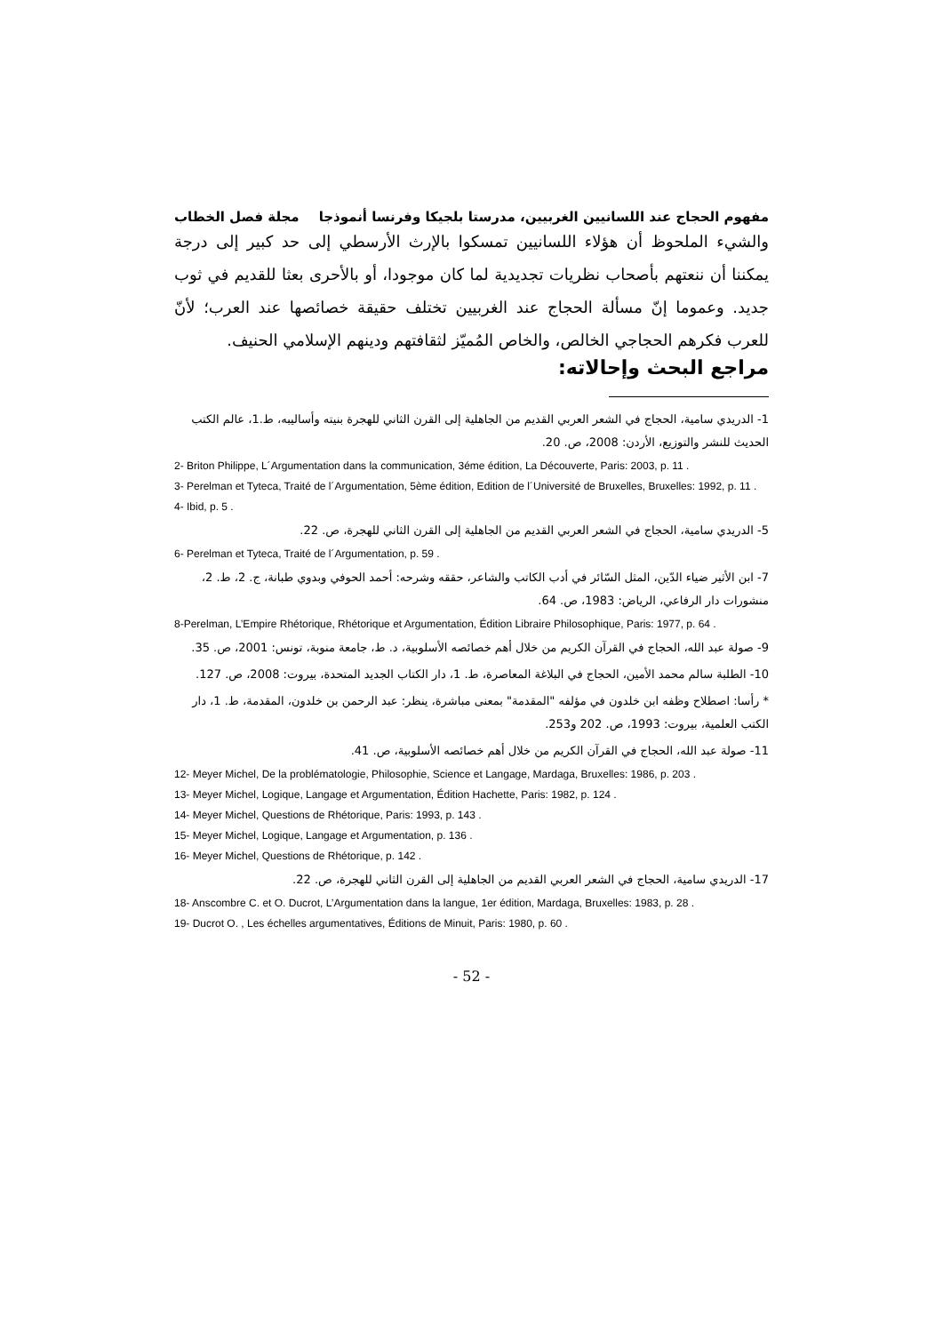مفهوم الحجاج عند اللسانيين الغربيين، مدرستا بلجيكا وفرنسا أنموذجا مجلة فصل الخطاب
والشيء الملحوظ أن هؤلاء اللسانيين تمسكوا بالإرث الأرسطي إلى حد كبير إلى درجة يمكننا أن ننعتهم بأصحاب نظريات تجديدية لما كان موجودا، أو بالأحرى بعثا للقديم في ثوب جديد. وعموما إنّ مسألة الحجاج عند الغربيين تختلف حقيقة خصائصها عند العرب؛ لأنّ للعرب فكرهم الحجاجي الخالص، والخاص المُميّز لثقافتهم ودينهم الإسلامي الحنيف.
مراجع البحث وإحالاته:
1- الدريدي سامية، الحجاج في الشعر العربي القديم من الجاهلية إلى القرن الثاني للهجرة بنيته وأساليبه، ط.1، عالم الكتب الحديث للنشر والتوزيع، الأردن: 2008، ص. 20.
2- Briton Philippe, L´Argumentation dans la communication, 3éme édition, La Découverte, Paris: 2003, p. 11 .
3- Perelman et Tyteca, Traité de l´Argumentation, 5ème édition, Edition de l´Université de Bruxelles, Bruxelles: 1992, p. 11 .
4- Ibid, p. 5 .
5- الدريدي سامية، الحجاج في الشعر العربي القديم من الجاهلية إلى القرن الثاني للهجرة، ص. 22.
6- Perelman et Tyteca, Traité de l´Argumentation, p. 59 .
7- ابن الأثير ضياء الدّين، المثل السّائر في أدب الكاتب والشاعر، حققه وشرحه: أحمد الحوفي وبدوي طبانة، ج. 2، ط. 2، منشورات دار الرفاعي، الرياض: 1983، ص. 64.
8-Perelman, L’Empire Rhétorique, Rhétorique et Argumentation, Édition Libraire Philosophique, Paris: 1977, p. 64 .
9- صولة عبد الله، الحجاج في القرآن الكريم من خلال أهم خصائصه الأسلوبية، د. ط، جامعة منوبة، تونس: 2001، ص. 35.
10- الطلبة سالم محمد الأمين، الحجاج في البلاغة المعاصرة، ط. 1، دار الكتاب الجديد المتحدة، بيروت: 2008، ص. 127.
* رأسا: اصطلاح وظفه ابن خلدون في مؤلفه "المقدمة" بمعنى مباشرة، ينظر: عبد الرحمن بن خلدون، المقدمة، ط. 1، دار الكتب العلمية، بيروت: 1993، ص. 202 و253.
11- صولة عبد الله، الحجاج في القرآن الكريم من خلال أهم خصائصه الأسلوبية، ص. 41.
12- Meyer Michel, De la problématologie, Philosophie, Science et Langage, Mardaga, Bruxelles: 1986, p. 203 .
13- Meyer Michel, Logique, Langage et Argumentation, Édition Hachette, Paris: 1982, p. 124 .
14- Meyer Michel, Questions de Rhétorique, Paris: 1993, p. 143 .
15- Meyer Michel, Logique, Langage et Argumentation, p. 136 .
16- Meyer Michel, Questions de Rhétorique, p. 142 .
17- الدريدي سامية، الحجاج في الشعر العربي القديم من الجاهلية إلى القرن الثاني للهجرة، ص. 22.
18- Anscombre C. et O. Ducrot, L’Argumentation dans la langue, 1er édition, Mardaga, Bruxelles: 1983, p. 28 .
19- Ducrot O. , Les échelles argumentatives, Éditions de Minuit, Paris: 1980, p. 60 .
- 52 -